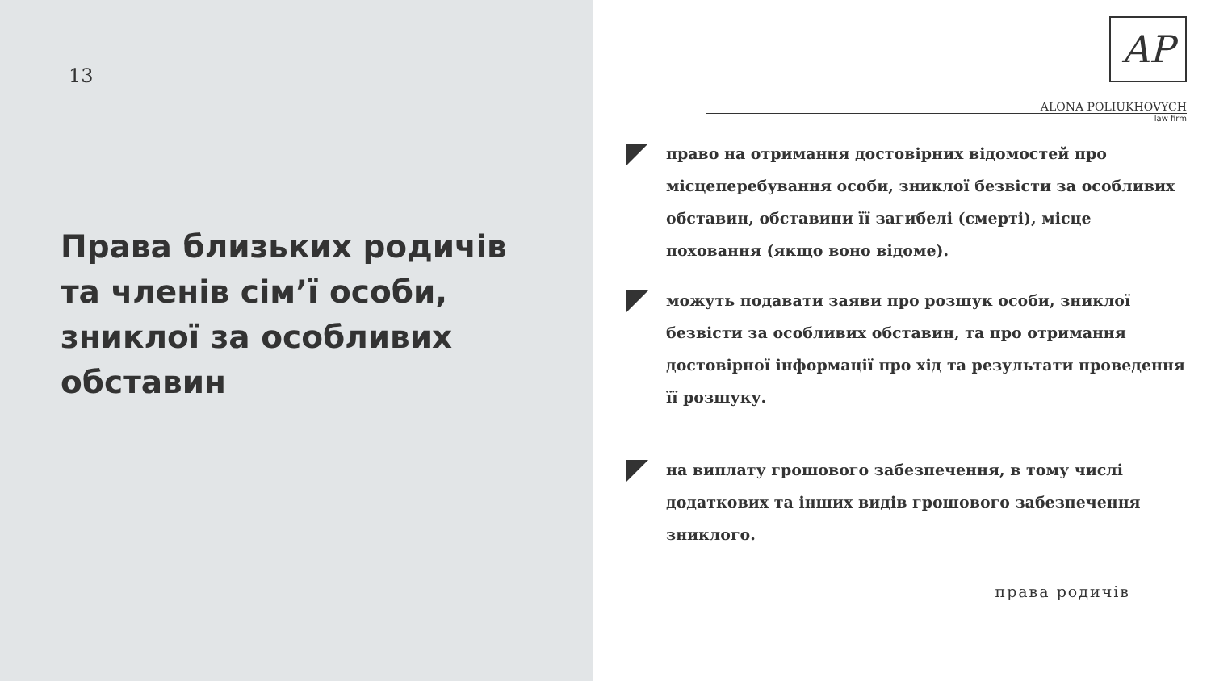13
Права близьких родичів та членів сім’ї особи, зниклої за особливих обставин
AP
ALONA POLIUKHOVYCH
law firm
право на отримання достовірних відомостей про місцеперебування особи, зниклої безвісти за особливих обставин, обставини її загибелі (смерті), місце поховання (якщо воно відоме).
можуть подавати заяви про розшук особи, зниклої безвісти за особливих обставин, та про отримання достовірної інформації про хід та результати проведення її розшуку.
на виплату грошового забезпечення, в тому числі додаткових та інших видів грошового забезпечення зниклого.
права родичів